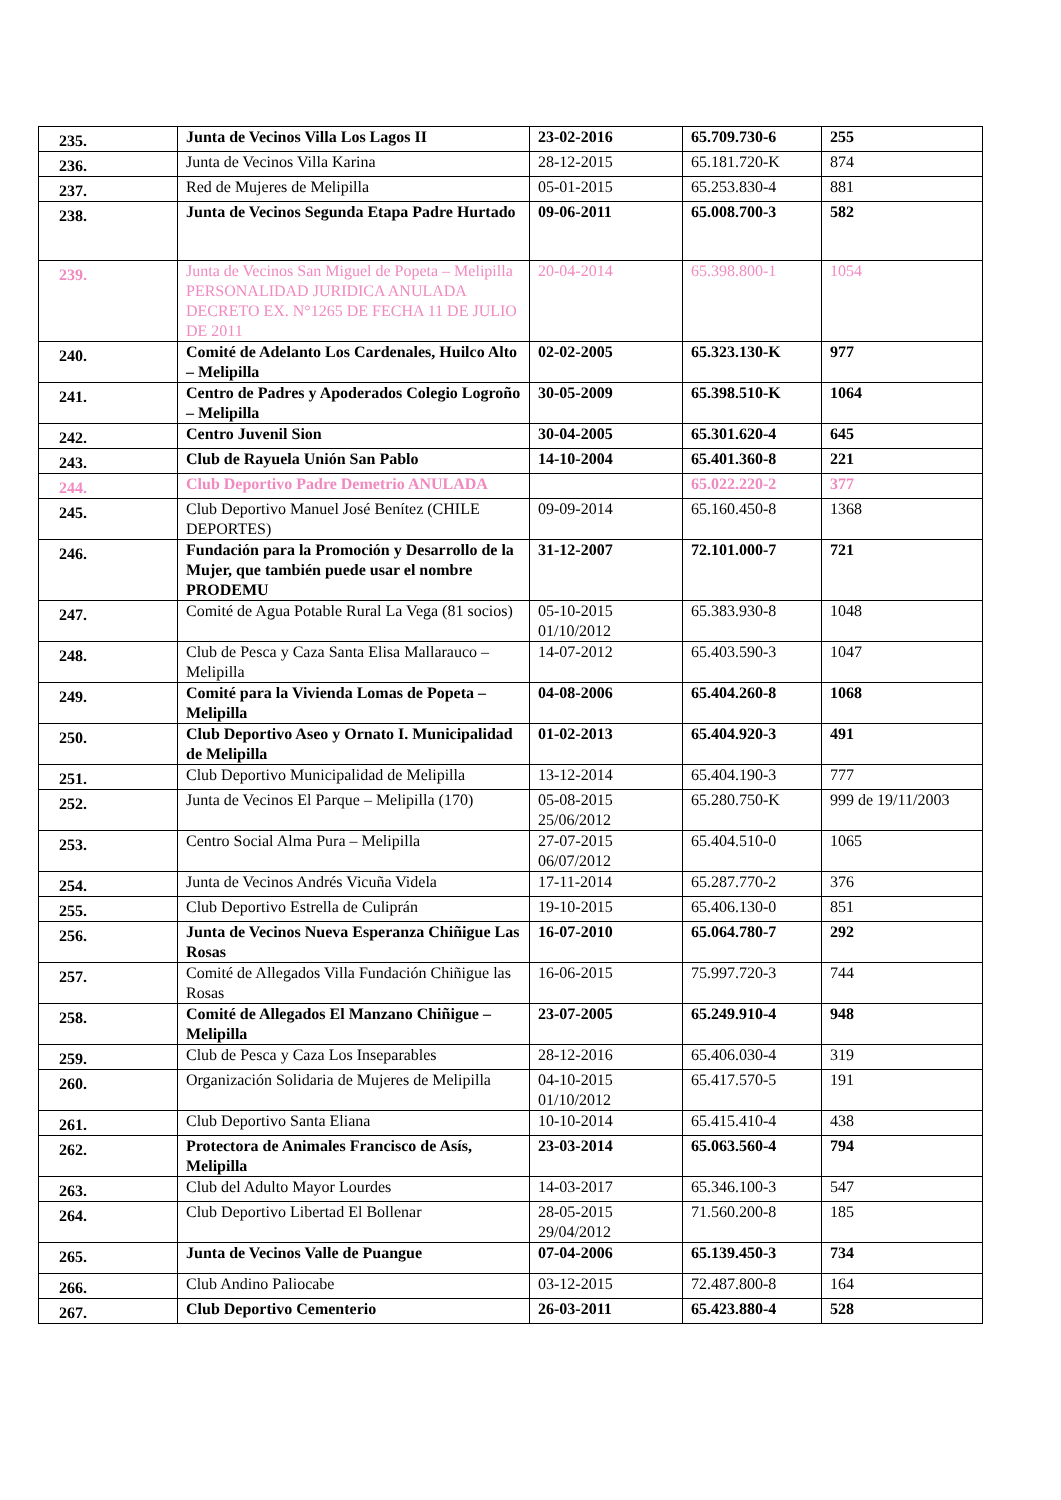| 235. | Junta de Vecinos Villa Los Lagos II | 23-02-2016 | 65.709.730-6 | 255 |
| 236. | Junta de Vecinos Villa Karina | 28-12-2015 | 65.181.720-K | 874 |
| 237. | Red de Mujeres de Melipilla | 05-01-2015 | 65.253.830-4 | 881 |
| 238. | Junta de Vecinos Segunda Etapa Padre Hurtado | 09-06-2011 | 65.008.700-3 | 582 |
| 239. | Junta de Vecinos San Miguel de Popeta – Melipilla PERSONALIDAD JURIDICA ANULADA DECRETO EX. N°1265 DE FECHA 11 DE JULIO DE 2011 | 20-04-2014 | 65.398.800-1 | 1054 |
| 240. | Comité de Adelanto Los Cardenales, Huilco Alto – Melipilla | 02-02-2005 | 65.323.130-K | 977 |
| 241. | Centro de Padres y Apoderados Colegio Logroño – Melipilla | 30-05-2009 | 65.398.510-K | 1064 |
| 242. | Centro Juvenil Sion | 30-04-2005 | 65.301.620-4 | 645 |
| 243. | Club de Rayuela Unión San Pablo | 14-10-2004 | 65.401.360-8 | 221 |
| 244. | Club Deportivo Padre Demetrio ANULADA | | 65.022.220-2 | 377 |
| 245. | Club Deportivo Manuel José Benítez (CHILE DEPORTES) | 09-09-2014 | 65.160.450-8 | 1368 |
| 246. | Fundación para la Promoción y Desarrollo de la Mujer, que también puede usar el nombre PRODEMU | 31-12-2007 | 72.101.000-7 | 721 |
| 247. | Comité de Agua Potable Rural La Vega (81 socios) | 05-10-2015 01/10/2012 | 65.383.930-8 | 1048 |
| 248. | Club de Pesca y Caza Santa Elisa Mallarauco – Melipilla | 14-07-2012 | 65.403.590-3 | 1047 |
| 249. | Comité para la Vivienda Lomas de Popeta – Melipilla | 04-08-2006 | 65.404.260-8 | 1068 |
| 250. | Club Deportivo Aseo y Ornato I. Municipalidad de Melipilla | 01-02-2013 | 65.404.920-3 | 491 |
| 251. | Club Deportivo Municipalidad de Melipilla | 13-12-2014 | 65.404.190-3 | 777 |
| 252. | Junta de Vecinos El Parque – Melipilla (170) | 05-08-2015 25/06/2012 | 65.280.750-K | 999 de 19/11/2003 |
| 253. | Centro Social Alma Pura – Melipilla | 27-07-2015 06/07/2012 | 65.404.510-0 | 1065 |
| 254. | Junta de Vecinos Andrés Vicuña Videla | 17-11-2014 | 65.287.770-2 | 376 |
| 255. | Club Deportivo Estrella de Culiprán | 19-10-2015 | 65.406.130-0 | 851 |
| 256. | Junta de Vecinos Nueva Esperanza Chiñigue Las Rosas | 16-07-2010 | 65.064.780-7 | 292 |
| 257. | Comité de Allegados Villa Fundación Chiñigue las Rosas | 16-06-2015 | 75.997.720-3 | 744 |
| 258. | Comité de Allegados El Manzano Chiñigue – Melipilla | 23-07-2005 | 65.249.910-4 | 948 |
| 259. | Club de Pesca y Caza Los Inseparables | 28-12-2016 | 65.406.030-4 | 319 |
| 260. | Organización Solidaria de Mujeres de Melipilla | 04-10-2015 01/10/2012 | 65.417.570-5 | 191 |
| 261. | Club Deportivo Santa Eliana | 10-10-2014 | 65.415.410-4 | 438 |
| 262. | Protectora de Animales Francisco de Asís, Melipilla | 23-03-2014 | 65.063.560-4 | 794 |
| 263. | Club del Adulto Mayor Lourdes | 14-03-2017 | 65.346.100-3 | 547 |
| 264. | Club Deportivo Libertad El Bollenar | 28-05-2015 29/04/2012 | 71.560.200-8 | 185 |
| 265. | Junta de Vecinos Valle de Puangue | 07-04-2006 | 65.139.450-3 | 734 |
| 266. | Club Andino Paliocabe | 03-12-2015 | 72.487.800-8 | 164 |
| 267. | Club Deportivo Cementerio | 26-03-2011 | 65.423.880-4 | 528 |